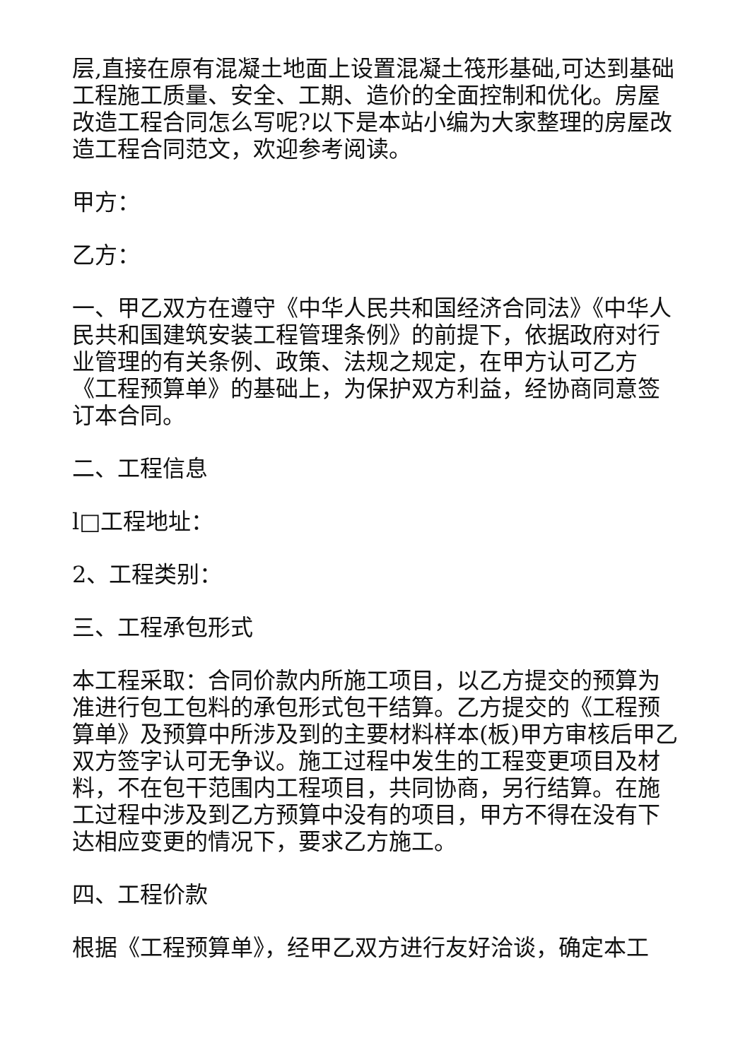层,直接在原有混凝土地面上设置混凝土筏形基础,可达到基础工程施工质量、安全、工期、造价的全面控制和优化。房屋改造工程合同怎么写呢?以下是本站小编为大家整理的房屋改造工程合同范文，欢迎参考阅读。
甲方：
乙方：
一、甲乙双方在遵守《中华人民共和国经济合同法》《中华人民共和国建筑安装工程管理条例》的前提下，依据政府对行业管理的有关条例、政策、法规之规定，在甲方认可乙方《工程预算单》的基础上，为保护双方利益，经协商同意签订本合同。
二、工程信息
l□工程地址：
2、工程类别：
三、工程承包形式
本工程采取：合同价款内所施工项目，以乙方提交的预算为准进行包工包料的承包形式包干结算。乙方提交的《工程预算单》及预算中所涉及到的主要材料样本(板)甲方审核后甲乙双方签字认可无争议。施工过程中发生的工程变更项目及材料，不在包干范围内工程项目，共同协商，另行结算。在施工过程中涉及到乙方预算中没有的项目，甲方不得在没有下达相应变更的情况下，要求乙方施工。
四、工程价款
根据《工程预算单》，经甲乙双方进行友好洽谈，确定本工